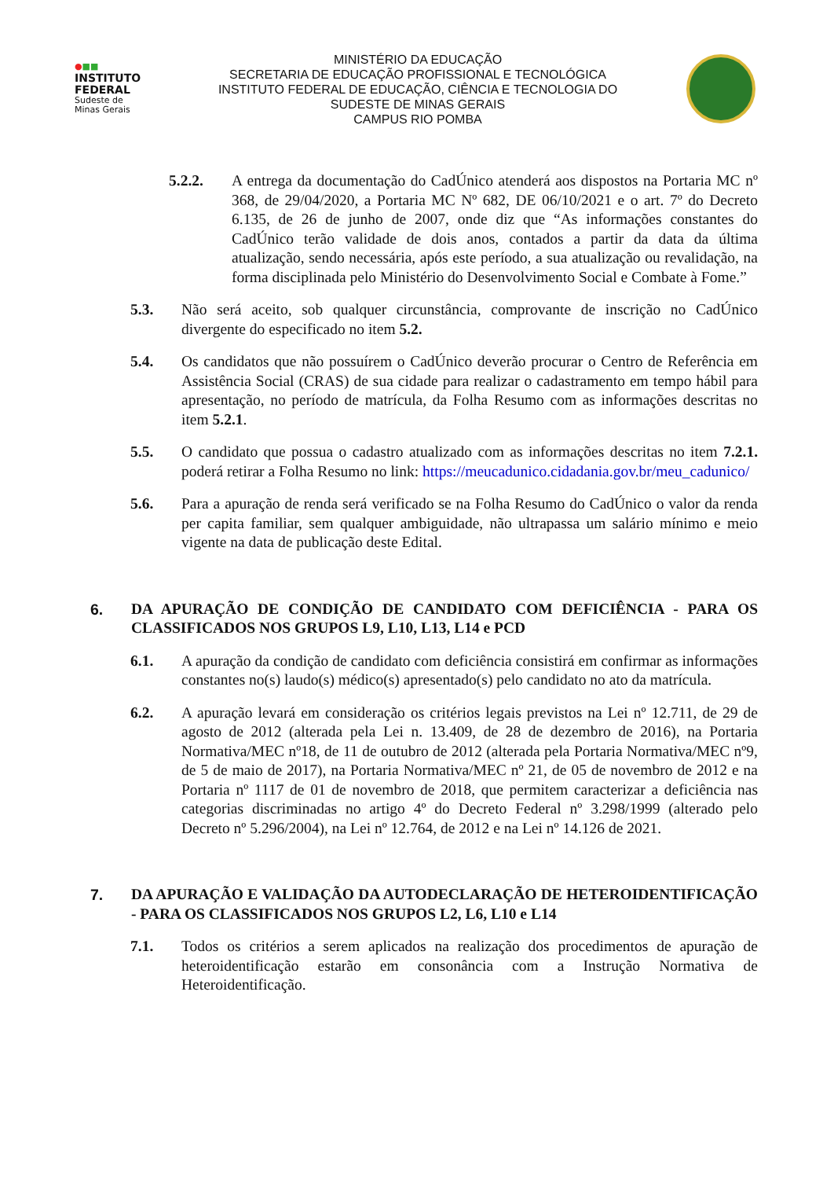●■■
INSTITUTO FEDERAL
Sudeste de
Minas Gerais
MINISTÉRIO DA EDUCAÇÃO
SECRETARIA DE EDUCAÇÃO PROFISSIONAL E TECNOLÓGICA
INSTITUTO FEDERAL DE EDUCAÇÃO, CIÊNCIA E TECNOLOGIA DO
SUDESTE DE MINAS GERAIS
CAMPUS RIO POMBA
5.2.2. A entrega da documentação do CadÚnico atenderá aos dispostos na Portaria MC nº 368, de 29/04/2020, a Portaria MC Nº 682, DE 06/10/2021 e o art. 7º do Decreto 6.135, de 26 de junho de 2007, onde diz que “As informações constantes do CadÚnico terão validade de dois anos, contados a partir da data da última atualização, sendo necessária, após este período, a sua atualização ou revalidação, na forma disciplinada pelo Ministério do Desenvolvimento Social e Combate à Fome.”
5.3. Não será aceito, sob qualquer circunstância, comprovante de inscrição no CadÚnico divergente do especificado no item 5.2.
5.4. Os candidatos que não possuírem o CadÚnico deverão procurar o Centro de Referência em Assistência Social (CRAS) de sua cidade para realizar o cadastramento em tempo hábil para apresentação, no período de matrícula, da Folha Resumo com as informações descritas no item 5.2.1.
5.5. O candidato que possua o cadastro atualizado com as informações descritas no item 7.2.1. poderá retirar a Folha Resumo no link: https://meucadunico.cidadania.gov.br/meu_cadunico/
5.6. Para a apuração de renda será verificado se na Folha Resumo do CadÚnico o valor da renda per capita familiar, sem qualquer ambiguidade, não ultrapassa um salário mínimo e meio vigente na data de publicação deste Edital.
6. DA APURAÇÃO DE CONDIÇÃO DE CANDIDATO COM DEFICIÊNCIA - PARA OS CLASSIFICADOS NOS GRUPOS L9, L10, L13, L14 e PCD
6.1. A apuração da condição de candidato com deficiência consistirá em confirmar as informações constantes no(s) laudo(s) médico(s) apresentado(s) pelo candidato no ato da matrícula.
6.2. A apuração levará em consideração os critérios legais previstos na Lei nº 12.711, de 29 de agosto de 2012 (alterada pela Lei n. 13.409, de 28 de dezembro de 2016), na Portaria Normativa/MEC nº18, de 11 de outubro de 2012 (alterada pela Portaria Normativa/MEC nº9, de 5 de maio de 2017), na Portaria Normativa/MEC nº 21, de 05 de novembro de 2012 e na Portaria nº 1117 de 01 de novembro de 2018, que permitem caracterizar a deficiência nas categorias discriminadas no artigo 4º do Decreto Federal nº 3.298/1999 (alterado pelo Decreto nº 5.296/2004), na Lei nº 12.764, de 2012 e na Lei nº 14.126 de 2021.
7. DA APURAÇÃO E VALIDAÇÃO DA AUTODECLARAÇÃO DE HETEROIDENTIFICAÇÃO - PARA OS CLASSIFICADOS NOS GRUPOS L2, L6, L10 e L14
7.1. Todos os critérios a serem aplicados na realização dos procedimentos de apuração de heteroidentificação estarão em consonância com a Instrução Normativa de Heteroidentificação.